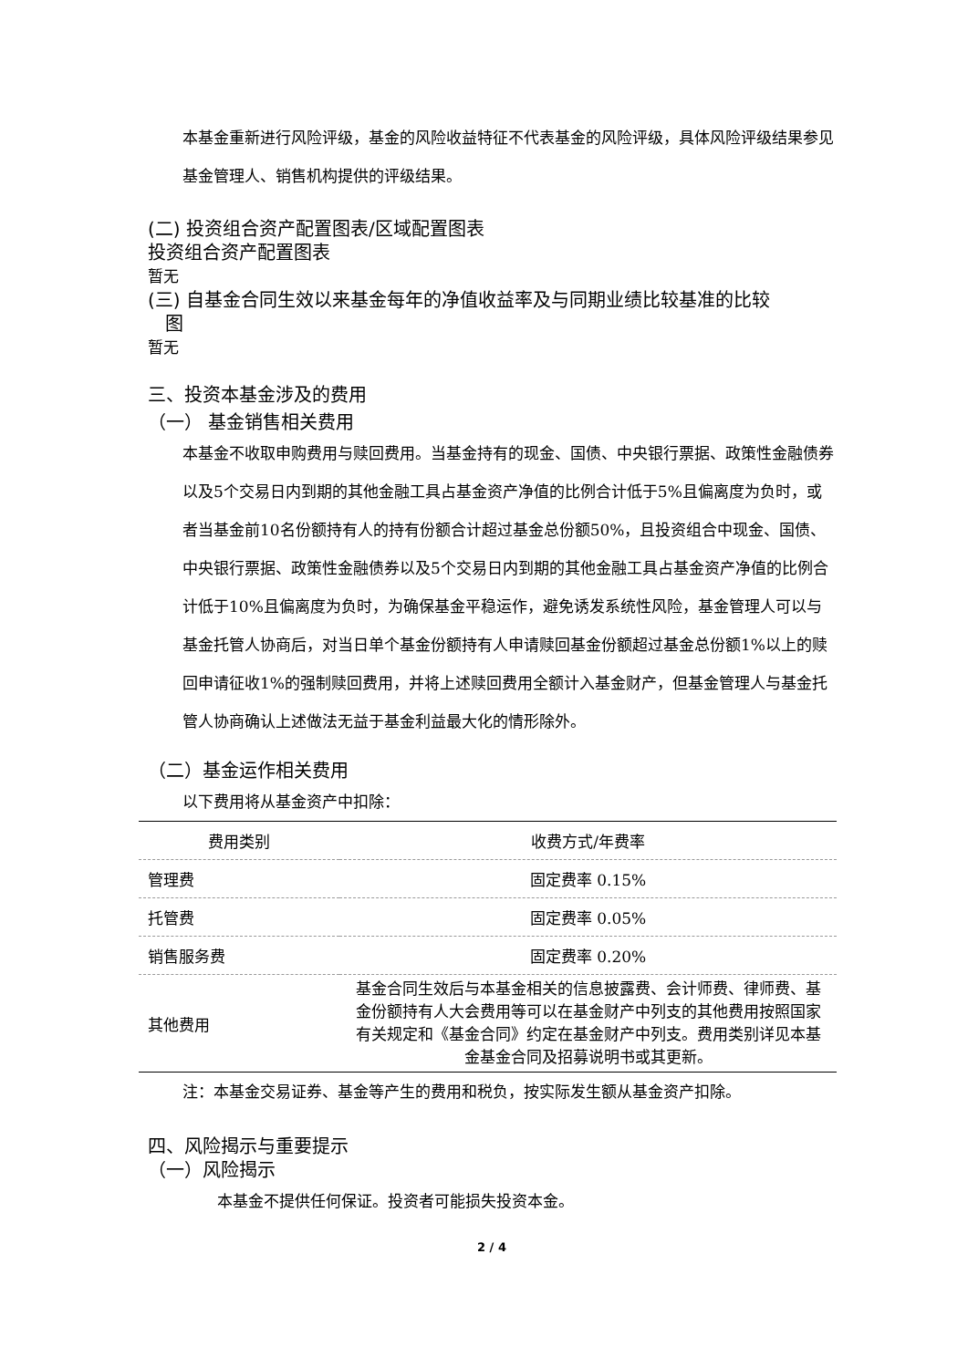本基金重新进行风险评级，基金的风险收益特征不代表基金的风险评级，具体风险评级结果参见基金管理人、销售机构提供的评级结果。
(二) 投资组合资产配置图表/区域配置图表
投资组合资产配置图表
暂无
(三) 自基金合同生效以来基金每年的净值收益率及与同期业绩比较基准的比较
图
暂无
三、投资本基金涉及的费用
（一） 基金销售相关费用
本基金不收取申购费用与赎回费用。当基金持有的现金、国债、中央银行票据、政策性金融债券以及5个交易日内到期的其他金融工具占基金资产净值的比例合计低于5%且偏离度为负时，或者当基金前10名份额持有人的持有份额合计超过基金总份额50%，且投资组合中现金、国债、中央银行票据、政策性金融债券以及5个交易日内到期的其他金融工具占基金资产净值的比例合计低于10%且偏离度为负时，为确保基金平稳运作，避免诱发系统性风险，基金管理人可以与基金托管人协商后，对当日单个基金份额持有人申请赎回基金份额超过基金总份额1%以上的赎回申请征收1%的强制赎回费用，并将上述赎回费用全额计入基金财产，但基金管理人与基金托管人协商确认上述做法无益于基金利益最大化的情形除外。
（二）基金运作相关费用
以下费用将从基金资产中扣除：
| 费用类别 | 收费方式/年费率 |
| --- | --- |
| 管理费 | 固定费率 0.15% |
| 托管费 | 固定费率 0.05% |
| 销售服务费 | 固定费率 0.20% |
| 其他费用 | 基金合同生效后与本基金相关的信息披露费、会计师费、律师费、基金份额持有人大会费用等可以在基金财产中列支的其他费用按照国家有关规定和《基金合同》约定在基金财产中列支。费用类别详见本基金基金合同及招募说明书或其更新。 |
注：本基金交易证券、基金等产生的费用和税负，按实际发生额从基金资产扣除。
四、风险揭示与重要提示
（一）风险揭示
本基金不提供任何保证。投资者可能损失投资本金。
2 / 4